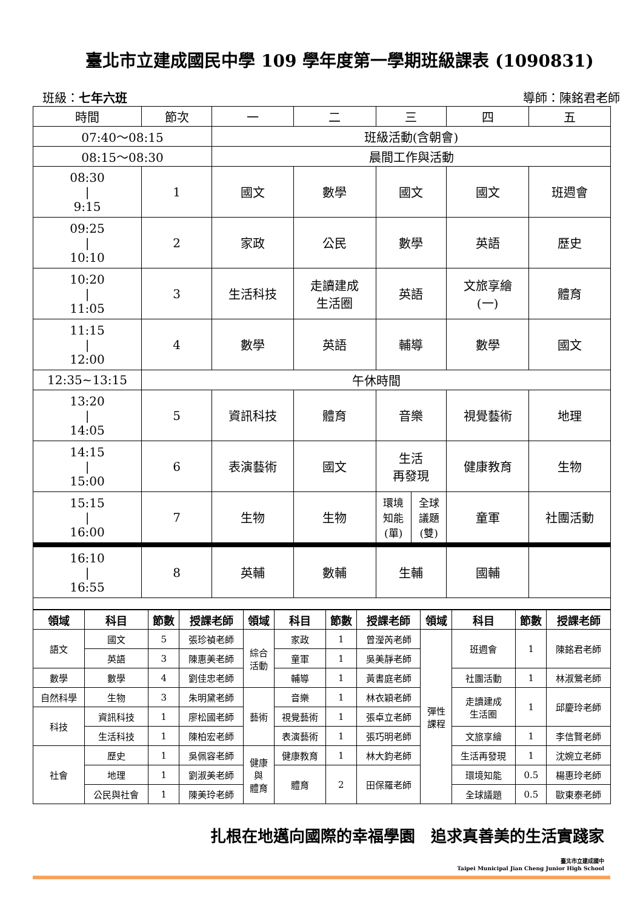臺北市立建成國民中學 109 學年度第一學期班級課表 (1090831)
班級：七年六班 導師：陳銘君老師
| 時間 | 節次 | 一 | 二 | 三 | | 四 | 五 |
| 07:40～08:15 | | 班級活動(含朝會) | | | | | |
| 08:15～08:30 | | 晨間工作與活動 | | | | | |
| 08:30 / 9:15 | 1 | 國文 | 數學 | 國文 | | 國文 | 班週會 |
| 09:25 / 10:10 | 2 | 家政 | 公民 | 數學 | | 英語 | 歷史 |
| 10:20 / 11:05 | 3 | 生活科技 | 走讀建成 生活圈 | 英語 | | 文旅享繪 (一) | 體育 |
| 11:15 / 12:00 | 4 | 數學 | 英語 | 輔導 | | 數學 | 國文 |
| 12:35~13:15 | 午休時間 | | | | | | |
| 13:20 / 14:05 | 5 | 資訊科技 | 體育 | 音樂 | | 視覺藝術 | 地理 |
| 14:15 / 15:00 | 6 | 表演藝術 | 國文 | 生活 再發現 | | 健康教育 | 生物 |
| 15:15 / 16:00 | 7 | 生物 | 生物 | 環境 知能 (單) | 全球 議題 (雙) | 童軍 | 社團活動 |
| 16:10 / 16:55 | 8 | 英輔 | 數輔 | 生輔 | | 國輔 | |
| 領域 | 科目 | 節數 | 授課老師 | 領域 | 科目 | 節數 | 授課老師 | 領域 | 科目 | 節數 | 授課老師 |
| --- | --- | --- | --- | --- | --- | --- | --- | --- | --- | --- | --- |
| 語文 | 國文 | 5 | 張珍禎老師 | 綜合 活動 | 家政 | 1 | 曾瀅芮老師 | 彈性 課程 | 班週會 | 1 | 陳銘君老師 |
| | 英語 | 3 | 陳惠美老師 | | 童軍 | 1 | 吳美靜老師 | | | | |
| 數學 | 數學 | 4 | 劉佳忠老師 | | 輔導 | 1 | 黃書庭老師 | | 社團活動 | 1 | 林淑鶯老師 |
| 自然科學 | 生物 | 3 | 朱明黛老師 | 藝術 | 音樂 | 1 | 林衣穎老師 | | 走讀建成 生活圈 | 1 | 邱慶玲老師 |
| 科技 | 資訊科技 | 1 | 廖松國老師 | | 視覺藝術 | 1 | 張卓立老師 | | | | |
| | 生活科技 | 1 | 陳柏宏老師 | | 表演藝術 | 1 | 張巧明老師 | | 文旅享繪 | 1 | 李信賢老師 |
| 社會 | 歷史 | 1 | 吳佩容老師 | 健康 與 體育 | 健康教育 | 1 | 林大鈞老師 | | 生活再發現 | 1 | 沈婉立老師 |
| | 地理 | 1 | 劉淑美老師 | | 體育 | 2 | 田保羅老師 | | 環境知能 | 0.5 | 楊惠玲老師 |
| | 公民與社會 | 1 | 陳美玲老師 | | | | | | 全球議題 | 0.5 | 歐東泰老師 |
扎根在地邁向國際的幸福學園　追求真善美的生活實踐家
臺北市立建成國中
Taipei Municipal Jian Cheng Junior High School